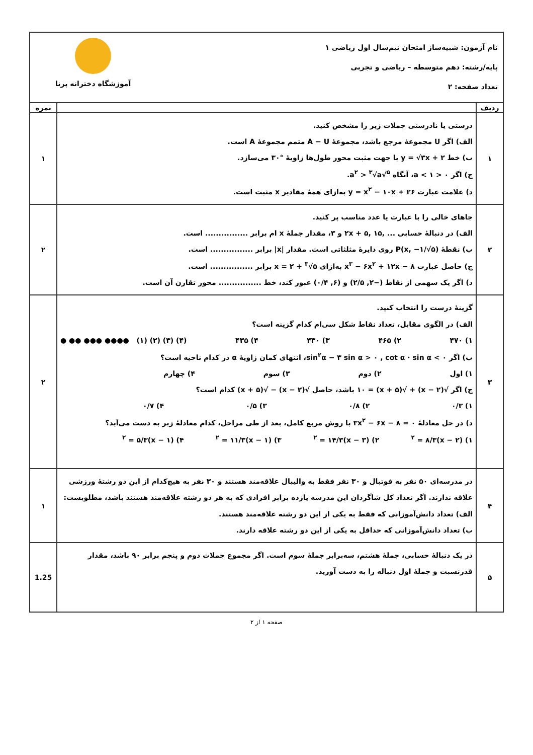| نام آزمون: شبیه‌ساز امتحان نیم‌سال اول ریاضی ۱ پایه/رشته: دهم متوسطه – ریاضی و تجربی تعداد صفحه: ۲ آموزشگاه دخترانه پرنا | | |
| ردیف | | نمره |
| ۱ | درستی یا نادرستی جملات زیر را مشخص کنید. الف) اگر U مجموعهٔ مرجع باشد، مجموعهٔ A − U متمم مجموعهٔ A است. ب) خط y = √۳x + ۲ با جهت مثبت محور طول‌ها زاویهٔ °۳۰ می‌سازد. ج) اگر ۰ < a < ۱، آنگاه <sup>۵</sup>√a<sup>۲</sup> > <sup>۳</sup>√a. د) علامت عبارت y = x<sup>۲</sup> − ۱۰x + ۲۶ به‌ازای همهٔ مقادیر x مثبت است. | ۱ |
| ۲ | جاهای خالی را با عبارت یا عدد مناسب پر کنید. الف) در دنبالهٔ حسابی ... ,۱۵ ,۲x + ۵ و ۳، مقدار جملهٔ x ام برابر ................ است. ب) نقطهٔ P(x, −۱/√۵) روی دایرهٔ مثلثاتی است. مقدار /x/ برابر ................ است. ج) حاصل عبارت x<sup>۳</sup> − ۶x<sup>۲</sup> + ۱۲x − ۸ به‌ازای x = ۲ + <sup>۳</sup>√۵ برابر ................ است. د) اگر یک سهمی از نقاط (−۲, ۲/۵) و (۶, ۰/۴) عبور کند، خط ................ محور تقارن آن است. | ۲ |
| ۳ | گزینهٔ درست را انتخاب کنید. الف) در الگوی مقابل، تعداد نقاط شکل سی‌ام کدام گزینه است؟ ۱) ۴۷۰ ۲) ۴۶۵ ۳) ۴۳۰ ۴) ۴۳۵ ● ●● ●●● ●●●● (۱) (۲) (۳) (۴) ب) اگر sin<sup>۲</sup>α − ۳ sin α > ۰ , cot α · sin α < ۰، انتهای کمان زاویهٔ α در کدام ناحیه است؟ ۱) اول ۲) دوم ۳) سوم ۴) چهارم ج) اگر √(x − ۲) + √(x + ۵) = ۱۰ باشد، حاصل √(x − ۲) − √(x + ۵) کدام است؟ ۱) ۰/۳ ۲) ۰/۸ ۳) ۰/۵ ۴) ۰/۷ د) در حل معادلهٔ ۳x<sup>۲</sup> − ۶x − ۸ = ۰ با روش مربع کامل، بعد از طی مراحل، کدام معادلهٔ زیر به دست می‌آید؟ ۱) (x − ۲)<sup>۲</sup> = ۸/۳ ۲) (x − ۳)<sup>۲</sup> = ۱۴/۳ ۳) (x − ۱)<sup>۲</sup> = ۱۱/۳ ۴) (x − ۱)<sup>۲</sup> = ۵/۳ | ۲ |
| ۴ | در مدرسه‌ای ۵۰ نفر به فوتبال و ۳۰ نفر فقط به والیبال علاقه‌مند هستند و ۳۰ نفر به هیچ‌کدام از این دو رشتهٔ ورزشی علاقه ندارند. اگر تعداد کل شاگردان این مدرسه یازده برابر افرادی که به هر دو رشته علاقه‌مند هستند باشد، مطلوبست: الف) تعداد دانش‌آموزانی که فقط به یکی از این دو رشته علاقه‌مند هستند. ب) تعداد دانش‌آموزانی که حداقل به یکی از این دو رشته علاقه دارند. | ۱ |
| ۵ | در یک دنبالهٔ حسابی، جملهٔ هشتم، سه‌برابر جملهٔ سوم است. اگر مجموع جملات دوم و پنجم برابر ۹۰ باشد، مقدار قدرنسبت و جملهٔ اول دنباله را به دست آورید. | 1.25 |
صفحه ۱ از ۲